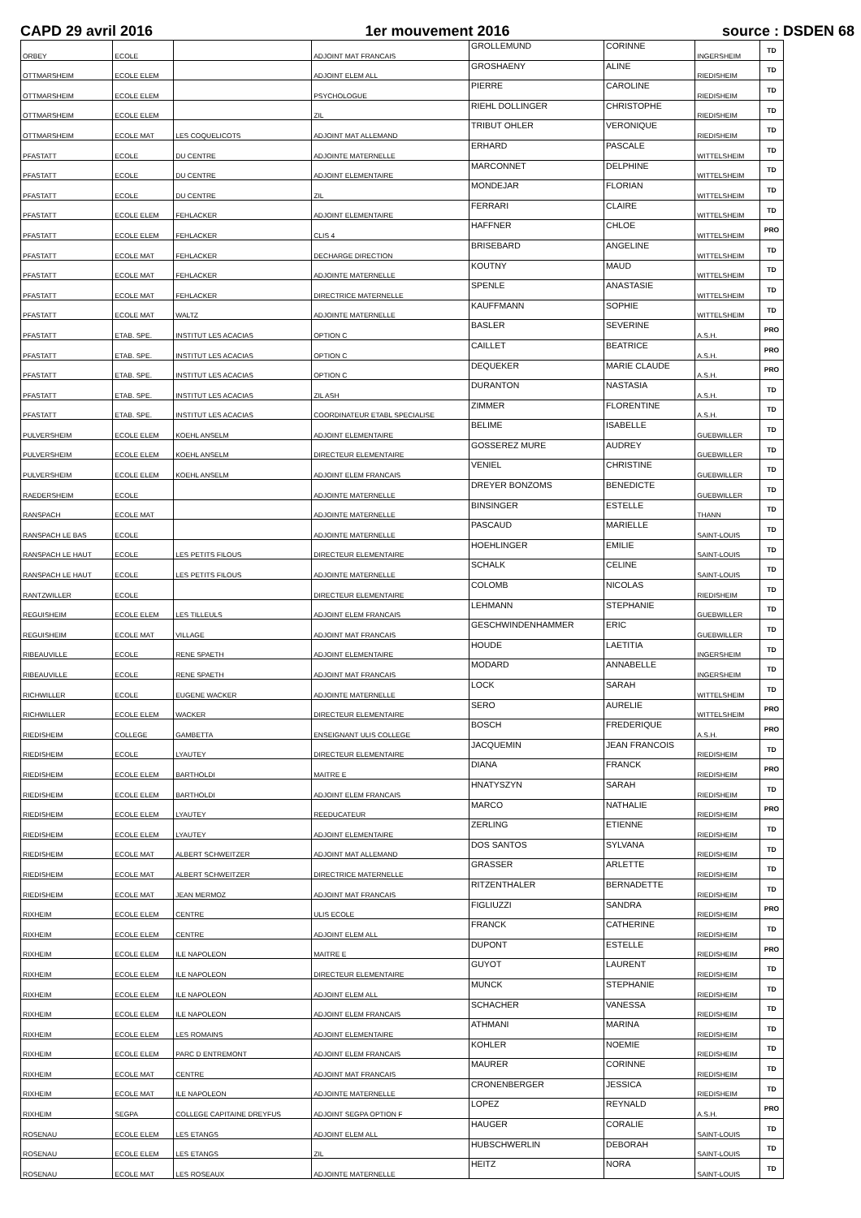CAPD 29 avril 2016 1er mouvement 2016 source : DSDEN 68
| ORBEY | ECOLE | | ADJOINT MAT FRANCAIS | GROLLEMUND | CORINNE | INGERSHEIM | TD |
| OTTMARSHEIM | ECOLE ELEM | | ADJOINT ELEM ALL | GROSHAENY | ALINE | RIEDISHEIM | TD |
| OTTMARSHEIM | ECOLE ELEM | | PSYCHOLOGUE | PIERRE | CAROLINE | RIEDISHEIM | TD |
| OTTMARSHEIM | ECOLE ELEM | | ZIL | RIEHL DOLLINGER | CHRISTOPHE | RIEDISHEIM | TD |
| OTTMARSHEIM | ECOLE MAT | LES COQUELICOTS | ADJOINT MAT ALLEMAND | TRIBUT OHLER | VERONIQUE | RIEDISHEIM | TD |
| PFASTATT | ECOLE | DU CENTRE | ADJOINTE MATERNELLE | ERHARD | PASCALE | WITTELSHEIM | TD |
| PFASTATT | ECOLE | DU CENTRE | ADJOINT ELEMENTAIRE | MARCONNET | DELPHINE | WITTELSHEIM | TD |
| PFASTATT | ECOLE | DU CENTRE | ZIL | MONDEJAR | FLORIAN | WITTELSHEIM | TD |
| PFASTATT | ECOLE ELEM | FEHLACKER | ADJOINT ELEMENTAIRE | FERRARI | CLAIRE | WITTELSHEIM | TD |
| PFASTATT | ECOLE ELEM | FEHLACKER | CLIS 4 | HAFFNER | CHLOE | WITTELSHEIM | PRO |
| PFASTATT | ECOLE MAT | FEHLACKER | DECHARGE DIRECTION | BRISEBARD | ANGELINE | WITTELSHEIM | TD |
| PFASTATT | ECOLE MAT | FEHLACKER | ADJOINTE MATERNELLE | KOUTNY | MAUD | WITTELSHEIM | TD |
| PFASTATT | ECOLE MAT | FEHLACKER | DIRECTRICE MATERNELLE | SPENLE | ANASTASIE | WITTELSHEIM | TD |
| PFASTATT | ECOLE MAT | WALTZ | ADJOINTE MATERNELLE | KAUFFMANN | SOPHIE | WITTELSHEIM | TD |
| PFASTATT | ETAB. SPE. | INSTITUT LES ACACIAS | OPTION C | BASLER | SEVERINE | A.S.H. | PRO |
| PFASTATT | ETAB. SPE. | INSTITUT LES ACACIAS | OPTION C | CAILLET | BEATRICE | A.S.H. | PRO |
| PFASTATT | ETAB. SPE. | INSTITUT LES ACACIAS | OPTION C | DEQUEKER | MARIE CLAUDE | A.S.H. | PRO |
| PFASTATT | ETAB. SPE. | INSTITUT LES ACACIAS | ZIL ASH | DURANTON | NASTASIA | A.S.H. | TD |
| PFASTATT | ETAB. SPE. | INSTITUT LES ACACIAS | COORDINATEUR ETABL SPECIALISE | ZIMMER | FLORENTINE | A.S.H. | TD |
| PULVERSHEIM | ECOLE ELEM | KOEHL ANSELM | ADJOINT ELEMENTAIRE | BELIME | ISABELLE | GUEBWILLER | TD |
| PULVERSHEIM | ECOLE ELEM | KOEHL ANSELM | DIRECTEUR ELEMENTAIRE | GOSSEREZ MURE | AUDREY | GUEBWILLER | TD |
| PULVERSHEIM | ECOLE ELEM | KOEHL ANSELM | ADJOINT ELEM FRANCAIS | VENIEL | CHRISTINE | GUEBWILLER | TD |
| RAEDERSHEIM | ECOLE | | ADJOINTE MATERNELLE | DREYER BONZOMS | BENEDICTE | GUEBWILLER | TD |
| RANSPACH | ECOLE MAT | | ADJOINTE MATERNELLE | BINSINGER | ESTELLE | THANN | TD |
| RANSPACH LE BAS | ECOLE | | ADJOINTE MATERNELLE | PASCAUD | MARIELLE | SAINT-LOUIS | TD |
| RANSPACH LE HAUT | ECOLE | LES PETITS FILOUS | DIRECTEUR ELEMENTAIRE | HOEHLINGER | EMILIE | SAINT-LOUIS | TD |
| RANSPACH LE HAUT | ECOLE | LES PETITS FILOUS | ADJOINTE MATERNELLE | SCHALK | CELINE | SAINT-LOUIS | TD |
| RANTZWILLER | ECOLE | | DIRECTEUR ELEMENTAIRE | COLOMB | NICOLAS | RIEDISHEIM | TD |
| REGUISHEIM | ECOLE ELEM | LES TILLEULS | ADJOINT ELEM FRANCAIS | LEHMANN | STEPHANIE | GUEBWILLER | TD |
| REGUISHEIM | ECOLE MAT | VILLAGE | ADJOINT MAT FRANCAIS | GESCHWINDENHAMMER | ERIC | GUEBWILLER | TD |
| RIBEAUVILLE | ECOLE | RENE SPAETH | ADJOINT ELEMENTAIRE | HOUDE | LAETITIA | INGERSHEIM | TD |
| RIBEAUVILLE | ECOLE | RENE SPAETH | ADJOINT MAT FRANCAIS | MODARD | ANNABELLE | INGERSHEIM | TD |
| RICHWILLER | ECOLE | EUGENE WACKER | ADJOINTE MATERNELLE | LOCK | SARAH | WITTELSHEIM | TD |
| RICHWILLER | ECOLE ELEM | WACKER | DIRECTEUR ELEMENTAIRE | SERO | AURELIE | WITTELSHEIM | PRO |
| RIEDISHEIM | COLLEGE | GAMBETTA | ENSEIGNANT ULIS COLLEGE | BOSCH | FREDERIQUE | A.S.H. | PRO |
| RIEDISHEIM | ECOLE | LYAUTEY | DIRECTEUR ELEMENTAIRE | JACQUEMIN | JEAN FRANCOIS | RIEDISHEIM | TD |
| RIEDISHEIM | ECOLE ELEM | BARTHOLDI | MAITRE E | DIANA | FRANCK | RIEDISHEIM | PRO |
| RIEDISHEIM | ECOLE ELEM | BARTHOLDI | ADJOINT ELEM FRANCAIS | HNATYSZYN | SARAH | RIEDISHEIM | TD |
| RIEDISHEIM | ECOLE ELEM | LYAUTEY | REEDUCATEUR | MARCO | NATHALIE | RIEDISHEIM | PRO |
| RIEDISHEIM | ECOLE ELEM | LYAUTEY | ADJOINT ELEMENTAIRE | ZERLING | ETIENNE | RIEDISHEIM | TD |
| RIEDISHEIM | ECOLE MAT | ALBERT SCHWEITZER | ADJOINT MAT ALLEMAND | DOS SANTOS | SYLVANA | RIEDISHEIM | TD |
| RIEDISHEIM | ECOLE MAT | ALBERT SCHWEITZER | DIRECTRICE MATERNELLE | GRASSER | ARLETTE | RIEDISHEIM | TD |
| RIEDISHEIM | ECOLE MAT | JEAN MERMOZ | ADJOINT MAT FRANCAIS | RITZENTHALER | BERNADETTE | RIEDISHEIM | TD |
| RIXHEIM | ECOLE ELEM | CENTRE | ULIS ECOLE | FIGLIUZZI | SANDRA | RIEDISHEIM | PRO |
| RIXHEIM | ECOLE ELEM | CENTRE | ADJOINT ELEM ALL | FRANCK | CATHERINE | RIEDISHEIM | TD |
| RIXHEIM | ECOLE ELEM | ILE NAPOLEON | MAITRE E | DUPONT | ESTELLE | RIEDISHEIM | PRO |
| RIXHEIM | ECOLE ELEM | ILE NAPOLEON | DIRECTEUR ELEMENTAIRE | GUYOT | LAURENT | RIEDISHEIM | TD |
| RIXHEIM | ECOLE ELEM | ILE NAPOLEON | ADJOINT ELEM ALL | MUNCK | STEPHANIE | RIEDISHEIM | TD |
| RIXHEIM | ECOLE ELEM | ILE NAPOLEON | ADJOINT ELEM FRANCAIS | SCHACHER | VANESSA | RIEDISHEIM | TD |
| RIXHEIM | ECOLE ELEM | LES ROMAINS | ADJOINT ELEMENTAIRE | ATHMANI | MARINA | RIEDISHEIM | TD |
| RIXHEIM | ECOLE ELEM | PARC D ENTREMONT | ADJOINT ELEM FRANCAIS | KOHLER | NOEMIE | RIEDISHEIM | TD |
| RIXHEIM | ECOLE MAT | CENTRE | ADJOINT MAT FRANCAIS | MAURER | CORINNE | RIEDISHEIM | TD |
| RIXHEIM | ECOLE MAT | ILE NAPOLEON | ADJOINTE MATERNELLE | CRONENBERGER | JESSICA | RIEDISHEIM | TD |
| RIXHEIM | SEGPA | COLLEGE CAPITAINE DREYFUS | ADJOINT SEGPA OPTION F | LOPEZ | REYNALD | A.S.H. | PRO |
| ROSENAU | ECOLE ELEM | LES ETANGS | ADJOINT ELEM ALL | HAUGER | CORALIE | SAINT-LOUIS | TD |
| ROSENAU | ECOLE ELEM | LES ETANGS | ZIL | HUBSCHWERLIN | DEBORAH | SAINT-LOUIS | TD |
| ROSENAU | ECOLE MAT | LES ROSEAUX | ADJOINTE MATERNELLE | HEITZ | NORA | SAINT-LOUIS | TD |